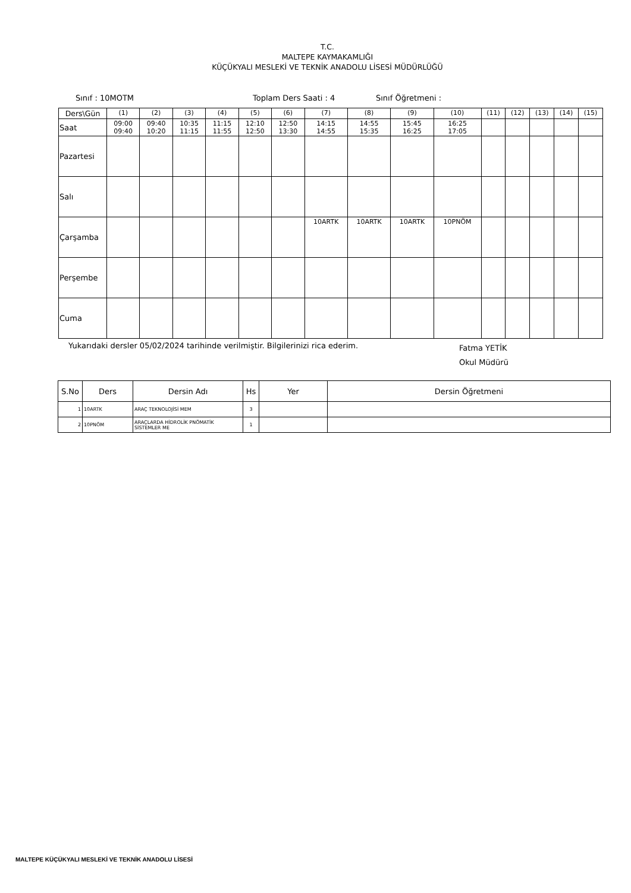T.C.
MALTEPE KAYMAKAMLIĞI
KÜÇÜKYALI MESLEKİ VE TEKNİK ANADOLU LİSESİ MÜDÜRLÜĞÜ
Sınıf : 10MOTM Toplam Ders Saati : 4 Sınıf Öğretmeni :
| Ders\Gün | (1) | (2) | (3) | (4) | (5) | (6) | (7) | (8) | (9) | (10) | (11) | (12) | (13) | (14) | (15) |
| Saat | 09:00 09:40 | 09:40 10:20 | 10:35 11:15 | 11:15 11:55 | 12:10 12:50 | 12:50 13:30 | 14:15 14:55 | 14:55 15:35 | 15:45 16:25 | 16:25 17:05 | | | | | |
| Pazartesi | | | | | | | | | | | | | | | |
| Salı | | | | | | | | | | | | | | | |
| Çarşamba | | | | | | | 10ARTK | 10ARTK | 10ARTK | 10PNÖM | | | | | |
| Perşembe | | | | | | | | | | | | | | | |
| Cuma | | | | | | | | | | | | | | | |
Yukarıdaki dersler 05/02/2024 tarihinde verilmiştir. Bilgilerinizi rica ederim. Fatma YETİK
Okul Müdürü
| S.No | Ders | Dersin Adı | Hs | Yer | Dersin Öğretmeni |
| --- | --- | --- | --- | --- | --- |
| 1 | 10ARTK | ARAÇ TEKNOLOJİSİ MEM | 3 | | |
| 2 | 10PNÖM | ARAÇLARDA HİDROLİK PNÖMATİK SİSTEMLER ME | 1 | | |
MALTEPE KÜÇÜKYALI MESLEKİ VE TEKNİK ANADOLU LİSESİ